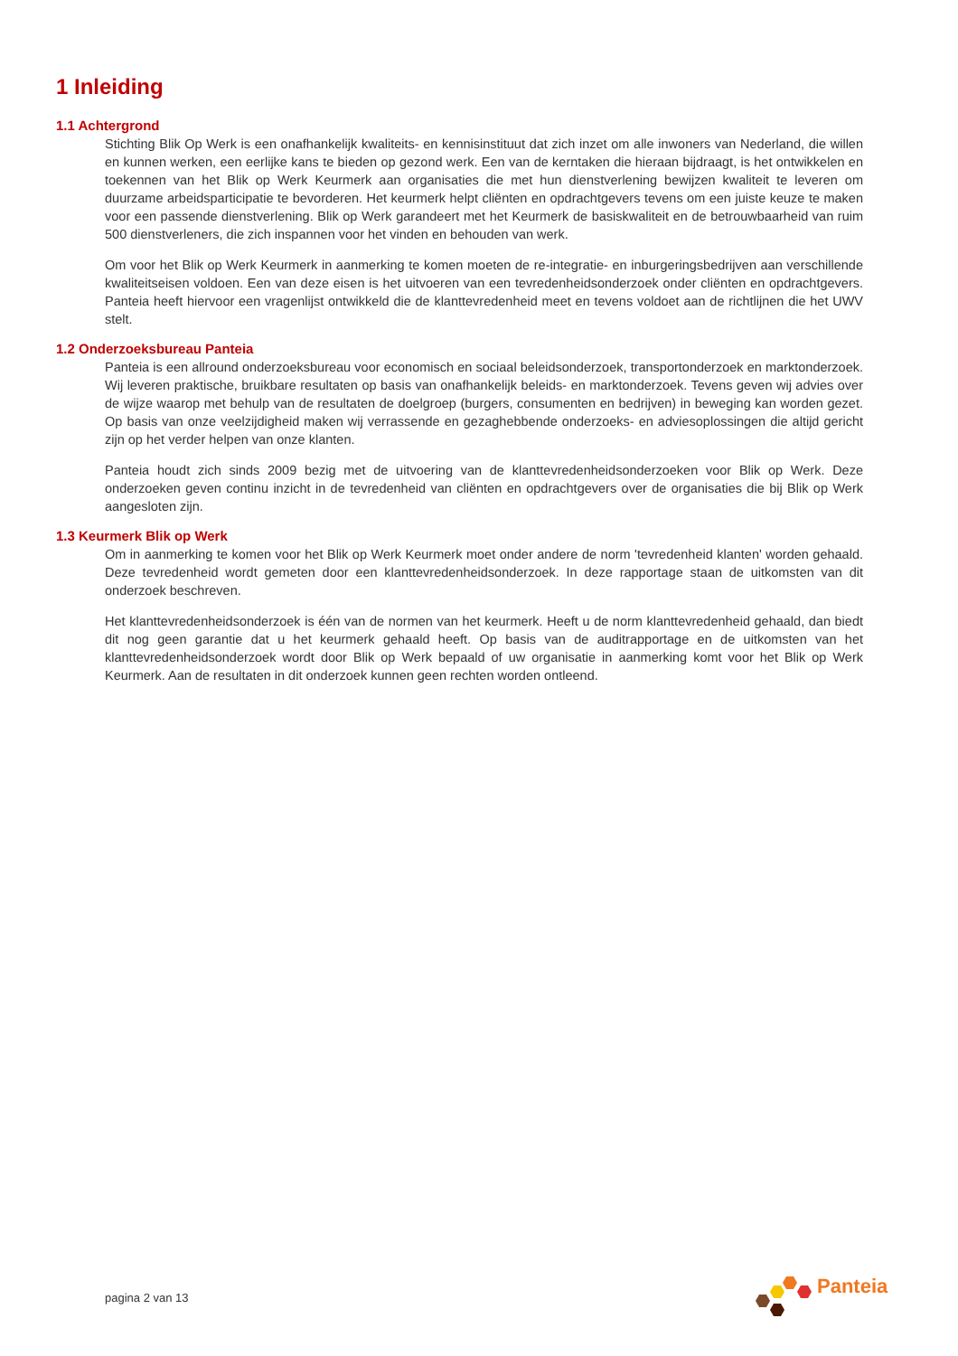1 Inleiding
1.1 Achtergrond
Stichting Blik Op Werk is een onafhankelijk kwaliteits- en kennisinstituut dat zich inzet om alle inwoners van Nederland, die willen en kunnen werken, een eerlijke kans te bieden op gezond werk. Een van de kerntaken die hieraan bijdraagt, is het ontwikkelen en toekennen van het Blik op Werk Keurmerk aan organisaties die met hun dienstverlening bewijzen kwaliteit te leveren om duurzame arbeidsparticipatie te bevorderen. Het keurmerk helpt cliënten en opdrachtgevers tevens om een juiste keuze te maken voor een passende dienstverlening. Blik op Werk garandeert met het Keurmerk de basiskwaliteit en de betrouwbaarheid van ruim 500 dienstverleners, die zich inspannen voor het vinden en behouden van werk.
Om voor het Blik op Werk Keurmerk in aanmerking te komen moeten de re-integratie- en inburgeringsbedrijven aan verschillende kwaliteitseisen voldoen. Een van deze eisen is het uitvoeren van een tevredenheidsonderzoek onder cliënten en opdrachtgevers. Panteia heeft hiervoor een vragenlijst ontwikkeld die de klanttevredenheid meet en tevens voldoet aan de richtlijnen die het UWV stelt.
1.2 Onderzoeksbureau Panteia
Panteia is een allround onderzoeksbureau voor economisch en sociaal beleidsonderzoek, transportonderzoek en marktonderzoek. Wij leveren praktische, bruikbare resultaten op basis van onafhankelijk beleids- en marktonderzoek. Tevens geven wij advies over de wijze waarop met behulp van de resultaten de doelgroep (burgers, consumenten en bedrijven) in beweging kan worden gezet. Op basis van onze veelzijdigheid maken wij verrassende en gezaghebbende onderzoeks- en adviesoplossingen die altijd gericht zijn op het verder helpen van onze klanten.
Panteia houdt zich sinds 2009 bezig met de uitvoering van de klanttevredenheidsonderzoeken voor Blik op Werk. Deze onderzoeken geven continu inzicht in de tevredenheid van cliënten en opdrachtgevers over de organisaties die bij Blik op Werk aangesloten zijn.
1.3 Keurmerk Blik op Werk
Om in aanmerking te komen voor het Blik op Werk Keurmerk moet onder andere de norm 'tevredenheid klanten' worden gehaald. Deze tevredenheid wordt gemeten door een klanttevredenheidsonderzoek. In deze rapportage staan de uitkomsten van dit onderzoek beschreven.
Het klanttevredenheidsonderzoek is één van de normen van het keurmerk. Heeft u de norm klanttevredenheid gehaald, dan biedt dit nog geen garantie dat u het keurmerk gehaald heeft. Op basis van de auditrapportage en de uitkomsten van het klanttevredenheidsonderzoek wordt door Blik op Werk bepaald of uw organisatie in aanmerking komt voor het Blik op Werk Keurmerk. Aan de resultaten in dit onderzoek kunnen geen rechten worden ontleend.
pagina 2 van 13
Panteia